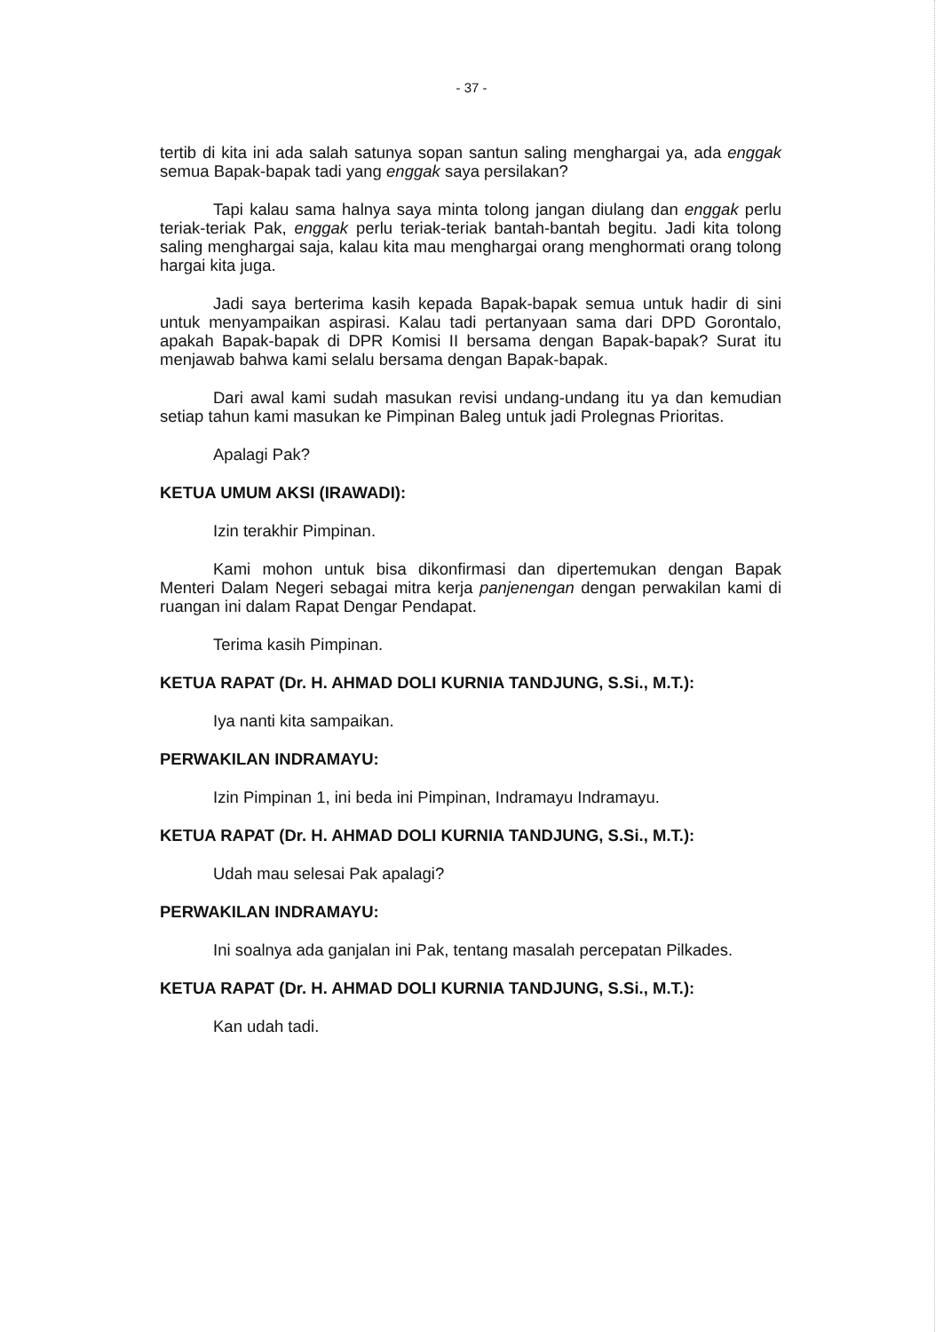- 37 -
tertib di kita ini ada salah satunya sopan santun saling menghargai ya, ada enggak semua Bapak-bapak tadi yang enggak saya persilakan?
Tapi kalau sama halnya saya minta tolong jangan diulang dan enggak perlu teriak-teriak Pak, enggak perlu teriak-teriak bantah-bantah begitu. Jadi kita tolong saling menghargai saja, kalau kita mau menghargai orang menghormati orang tolong hargai kita juga.
Jadi saya berterima kasih kepada Bapak-bapak semua untuk hadir di sini untuk menyampaikan aspirasi. Kalau tadi pertanyaan sama dari DPD Gorontalo, apakah Bapak-bapak di DPR Komisi II bersama dengan Bapak-bapak? Surat itu menjawab bahwa kami selalu bersama dengan Bapak-bapak.
Dari awal kami sudah masukan revisi undang-undang itu ya dan kemudian setiap tahun kami masukan ke Pimpinan Baleg untuk jadi Prolegnas Prioritas.
Apalagi Pak?
KETUA UMUM AKSI (IRAWADI):
Izin terakhir Pimpinan.
Kami mohon untuk bisa dikonfirmasi dan dipertemukan dengan Bapak Menteri Dalam Negeri sebagai mitra kerja panjenengan dengan perwakilan kami di ruangan ini dalam Rapat Dengar Pendapat.
Terima kasih Pimpinan.
KETUA RAPAT (Dr. H. AHMAD DOLI KURNIA TANDJUNG, S.Si., M.T.):
Iya nanti kita sampaikan.
PERWAKILAN INDRAMAYU:
Izin Pimpinan 1, ini beda ini Pimpinan, Indramayu Indramayu.
KETUA RAPAT (Dr. H. AHMAD DOLI KURNIA TANDJUNG, S.Si., M.T.):
Udah mau selesai Pak apalagi?
PERWAKILAN INDRAMAYU:
Ini soalnya ada ganjalan ini Pak, tentang masalah percepatan Pilkades.
KETUA RAPAT (Dr. H. AHMAD DOLI KURNIA TANDJUNG, S.Si., M.T.):
Kan udah tadi.